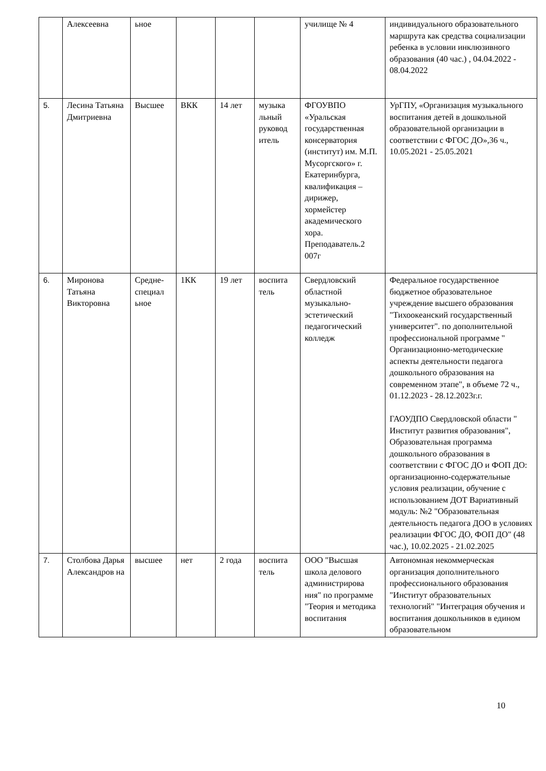| | Алексеевна | ьное | | | | училище № 4 | индивидуального образовательного маршрута как средства социализации ребенка в условии инклюзивного образования (40 час.) , 04.04.2022 - 08.04.2022 |
| 5. | Лесина Татьяна Дмитриевна | Высшее | ВКК | 14 лет | музыка льный руковод итель | ФГОУВПО «Уральская государственная консерватория (институт) им. М.П. Мусоргского» г. Екатеринбурга, квалификация – дирижер, хормейстер академического хора. Преподаватель.2 007г | УрГПУ, «Организация музыкального воспитания детей в дошкольной образовательной организации в соответствии с ФГОС ДО»,36 ч., 10.05.2021 - 25.05.2021 |
| 6. | Миронова Татьяна Викторовна | Средне-специал ьное | 1КК | 19 лет | воспита тель | Свердловский областной музыкально-эстетический педагогический колледж | Федеральное государственное бюджетное образовательное учреждение высшего образования "Тихоокеанский государственный университет". по дополнительной профессиональной программе " Организационно-методические аспекты деятельности педагога дошкольного образования на современном этапе", в объеме 72 ч., 01.12.2023 - 28.12.2023г.г. ГАОУДПО Свердловской области " Институт развития образования", Образовательная программа дошкольного образования в соответствии с ФГОС ДО и ФОП ДО: организационно-содержательные условия реализации, обучение с использованием ДОТ Вариативный модуль: №2 "Образовательная деятельность педагога ДОО в условиях реализации ФГОС ДО, ФОП ДО" (48 час.), 10.02.2025 - 21.02.2025 |
| 7. | Столбова Дарья Александров на | высшее | нет | 2 года | воспита тель | ООО "Высшая школа делового администрирова ния" по программе "Теория и методика воспитания | Автономная некоммерческая организация дополнительного профессионального образования "Институт образовательных технологий" "Интеграция обучения и воспитания дошкольников в едином образовательном |
10